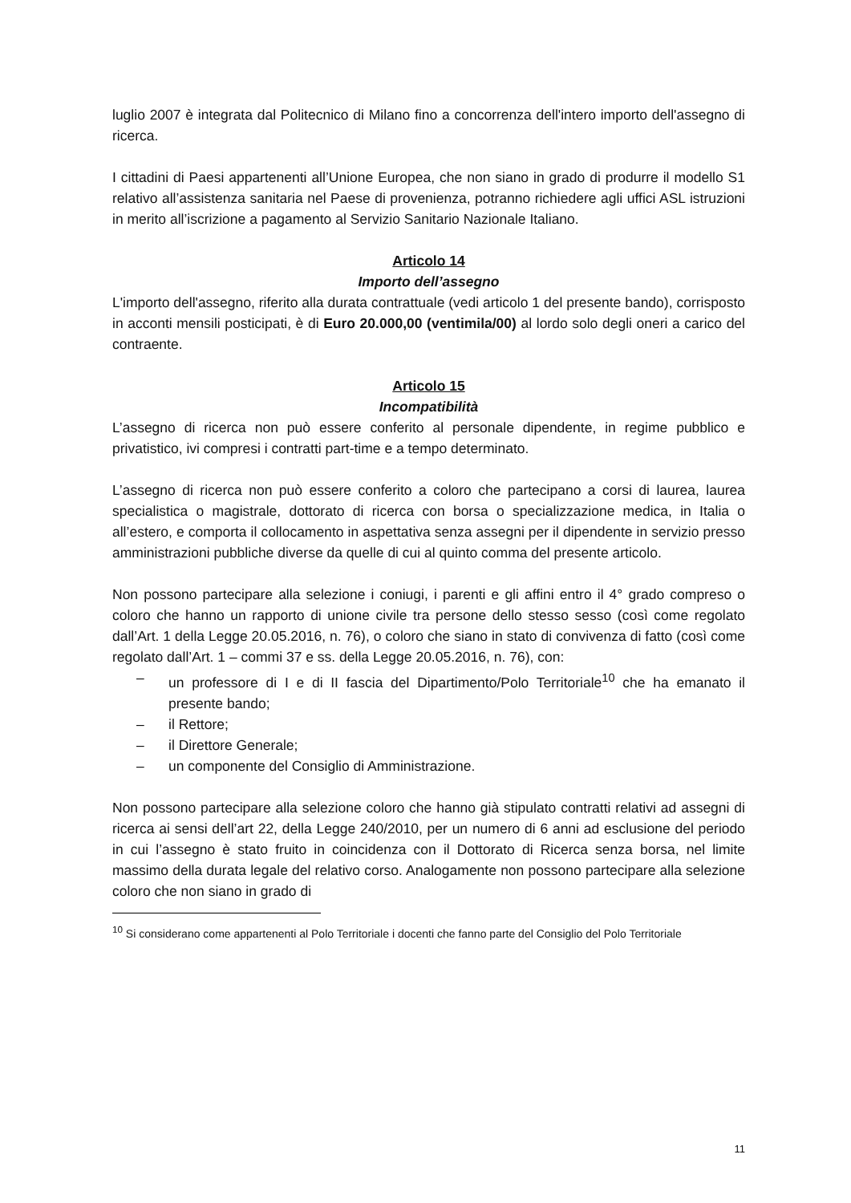luglio 2007 è integrata dal Politecnico di Milano fino a concorrenza dell'intero importo dell'assegno di ricerca.
I cittadini di Paesi appartenenti all’Unione Europea, che non siano in grado di produrre il modello S1 relativo all’assistenza sanitaria nel Paese di provenienza, potranno richiedere agli uffici ASL istruzioni in merito all’iscrizione a pagamento al Servizio Sanitario Nazionale Italiano.
Articolo 14
Importo dell’assegno
L'importo dell'assegno, riferito alla durata contrattuale (vedi articolo 1 del presente bando), corrisposto in acconti mensili posticipati, è di Euro 20.000,00 (ventimila/00) al lordo solo degli oneri a carico del contraente.
Articolo 15
Incompatibilità
L’assegno di ricerca non può essere conferito al personale dipendente, in regime pubblico e privatistico, ivi compresi i contratti part-time e a tempo determinato.
L’assegno di ricerca non può essere conferito a coloro che partecipano a corsi di laurea, laurea specialistica o magistrale, dottorato di ricerca con borsa o specializzazione medica, in Italia o all’estero, e comporta il collocamento in aspettativa senza assegni per il dipendente in servizio presso amministrazioni pubbliche diverse da quelle di cui al quinto comma del presente articolo.
Non possono partecipare alla selezione i coniugi, i parenti e gli affini entro il 4° grado compreso o coloro che hanno un rapporto di unione civile tra persone dello stesso sesso (così come regolato dall’Art. 1 della Legge 20.05.2016, n. 76), o coloro che siano in stato di convivenza di fatto (così come regolato dall’Art. 1 – commi 37 e ss. della Legge 20.05.2016, n. 76), con:
– un professore di I e di II fascia del Dipartimento/Polo Territoriale<sup>10</sup> che ha emanato il presente bando;
– il Rettore;
– il Direttore Generale;
– un componente del Consiglio di Amministrazione.
Non possono partecipare alla selezione coloro che hanno già stipulato contratti relativi ad assegni di ricerca ai sensi dell’art 22, della Legge 240/2010, per un numero di 6 anni ad esclusione del periodo in cui l’assegno è stato fruito in coincidenza con il Dottorato di Ricerca senza borsa, nel limite massimo della durata legale del relativo corso. Analogamente non possono partecipare alla selezione coloro che non siano in grado di
<sup>10</sup> Si considerano come appartenenti al Polo Territoriale i docenti che fanno parte del Consiglio del Polo Territoriale
11